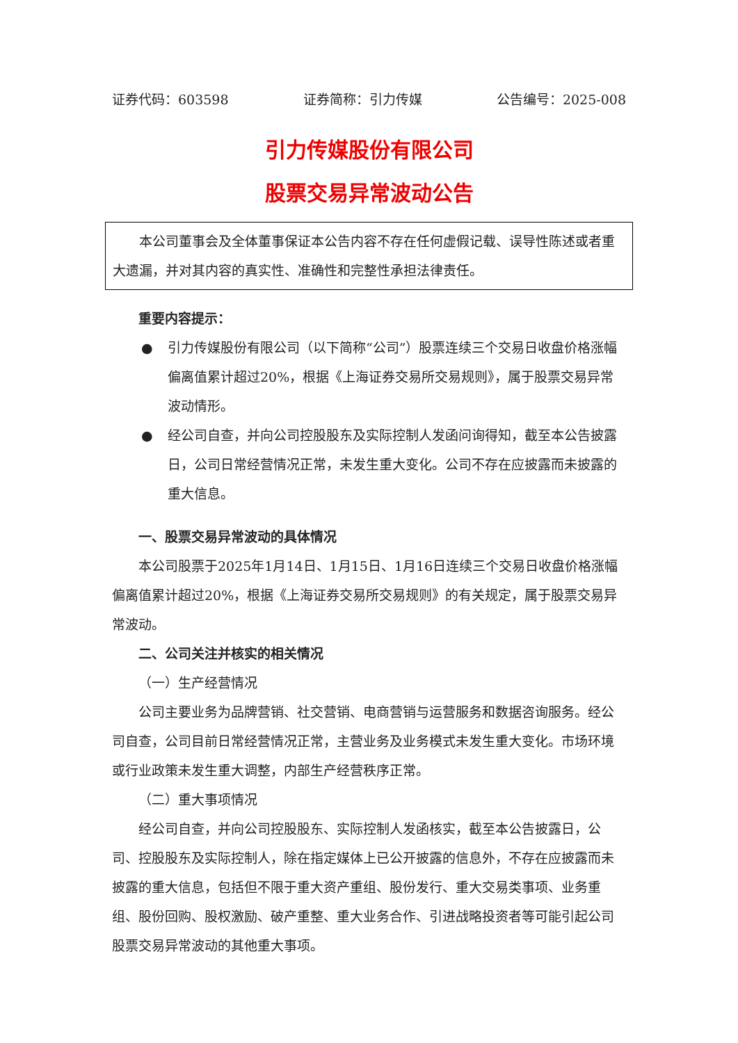证券代码：603598 证券简称：引力传媒 公告编号：2025-008
引力传媒股份有限公司
股票交易异常波动公告
本公司董事会及全体董事保证本公告内容不存在任何虚假记载、误导性陈述或者重大遗漏，并对其内容的真实性、准确性和完整性承担法律责任。
重要内容提示：
● 引力传媒股份有限公司（以下简称“公司”）股票连续三个交易日收盘价格涨幅偏离值累计超过20%，根据《上海证券交易所交易规则》，属于股票交易异常波动情形。
● 经公司自查，并向公司控股股东及实际控制人发函问询得知，截至本公告披露日，公司日常经营情况正常，未发生重大变化。公司不存在应披露而未披露的重大信息。
一、股票交易异常波动的具体情况
本公司股票于2025年1月14日、1月15日、1月16日连续三个交易日收盘价格涨幅偏离值累计超过20%，根据《上海证券交易所交易规则》的有关规定，属于股票交易异常波动。
二、公司关注并核实的相关情况
（一）生产经营情况
公司主要业务为品牌营销、社交营销、电商营销与运营服务和数据咨询服务。经公司自查，公司目前日常经营情况正常，主营业务及业务模式未发生重大变化。市场环境或行业政策未发生重大调整，内部生产经营秩序正常。
（二）重大事项情况
经公司自查，并向公司控股股东、实际控制人发函核实，截至本公告披露日，公司、控股股东及实际控制人，除在指定媒体上已公开披露的信息外，不存在应披露而未披露的重大信息，包括但不限于重大资产重组、股份发行、重大交易类事项、业务重组、股份回购、股权激励、破产重整、重大业务合作、引进战略投资者等可能引起公司股票交易异常波动的其他重大事项。